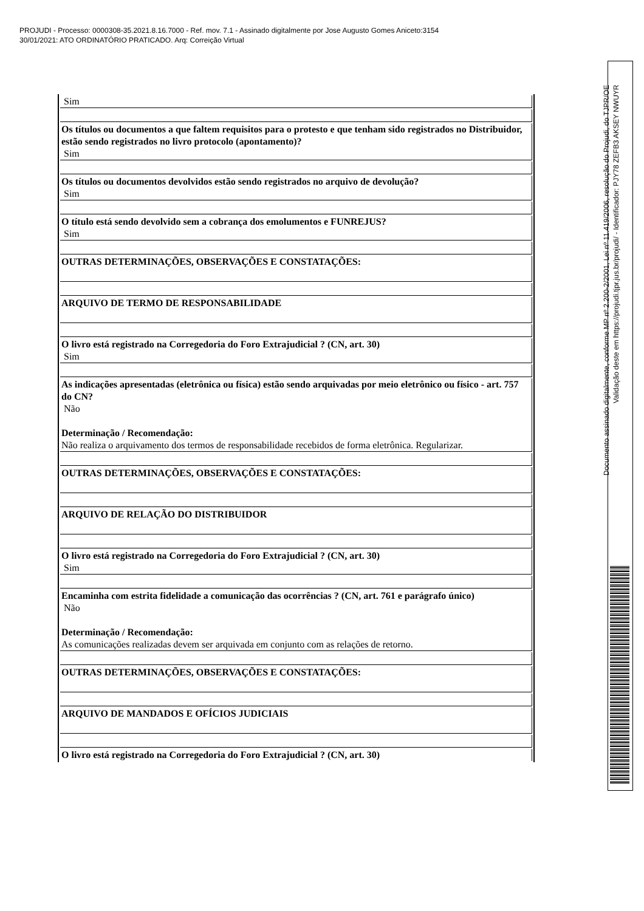PROJUDI - Processo: 0000308-35.2021.8.16.7000 - Ref. mov. 7.1 - Assinado digitalmente por Jose Augusto Gomes Aniceto:3154
30/01/2021: ATO ORDINATÓRIO PRATICADO. Arq: Correição Virtual
Documento assinado digitalmente, conforme MP nº 2.200-2/2001, Lei nº 11.419/2006, resolução do Projudi, do TJPR/OE
Validação deste em https://projudi.tjpr.jus.br/projudi/ - Identificador: PJY78 ZEFB3 AKSEY NWUYR
| Sim |
| Os títulos ou documentos a que faltem requisitos para o protesto e que tenham sido registrados no Distribuidor, estão sendo registrados no livro protocolo (apontamento)? Sim |
| Os títulos ou documentos devolvidos estão sendo registrados no arquivo de devolução? Sim |
| O título está sendo devolvido sem a cobrança dos emolumentos e FUNREJUS? Sim |
| OUTRAS DETERMINAÇÕES, OBSERVAÇÕES E CONSTATAÇÕES: |
| ARQUIVO DE TERMO DE RESPONSABILIDADE |
| O livro está registrado na Corregedoria do Foro Extrajudicial ? (CN, art. 30) Sim |
| As indicações apresentadas (eletrônica ou física) estão sendo arquivadas por meio eletrônico ou físico - art. 757 do CN? Não Determinação / Recomendação: Não realiza o arquivamento dos termos de responsabilidade recebidos de forma eletrônica. Regularizar. |
| OUTRAS DETERMINAÇÕES, OBSERVAÇÕES E CONSTATAÇÕES: |
| ARQUIVO DE RELAÇÃO DO DISTRIBUIDOR |
| O livro está registrado na Corregedoria do Foro Extrajudicial ? (CN, art. 30) Sim |
| Encaminha com estrita fidelidade a comunicação das ocorrências ? (CN, art. 761 e parágrafo único) Não Determinação / Recomendação: As comunicações realizadas devem ser arquivada em conjunto com as relações de retorno. |
| OUTRAS DETERMINAÇÕES, OBSERVAÇÕES E CONSTATAÇÕES: |
| ARQUIVO DE MANDADOS E OFÍCIOS JUDICIAIS |
| O livro está registrado na Corregedoria do Foro Extrajudicial ? (CN, art. 30) |